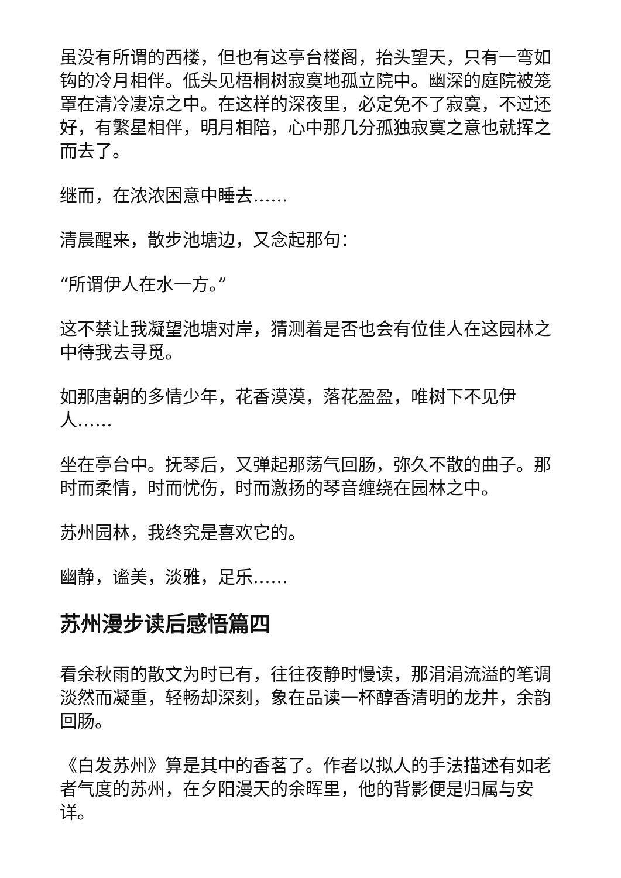虽没有所谓的西楼，但也有这亭台楼阁，抬头望天，只有一弯如钩的冷月相伴。低头见梧桐树寂寞地孤立院中。幽深的庭院被笼罩在清冷凄凉之中。在这样的深夜里，必定免不了寂寞，不过还好，有繁星相伴，明月相陪，心中那几分孤独寂寞之意也就挥之而去了。
继而，在浓浓困意中睡去……
清晨醒来，散步池塘边，又念起那句：
“所谓伊人在水一方。”
这不禁让我凝望池塘对岸，猜测着是否也会有位佳人在这园林之中待我去寻觅。
如那唐朝的多情少年，花香漠漠，落花盈盈，唯树下不见伊人……
坐在亭台中。抚琴后，又弹起那荡气回肠，弥久不散的曲子。那时而柔情，时而忧伤，时而激扬的琴音缠绕在园林之中。
苏州园林，我终究是喜欢它的。
幽静，谧美，淡雅，足乐……
苏州漫步读后感悟篇四
看余秋雨的散文为时已有，往往夜静时慢读，那涓涓流溢的笔调淡然而凝重，轻畅却深刻，象在品读一杯醇香清明的龙井，余韵回肠。
《白发苏州》算是其中的香茗了。作者以拟人的手法描述有如老者气度的苏州，在夕阳漫天的余晖里，他的背影便是归属与安详。